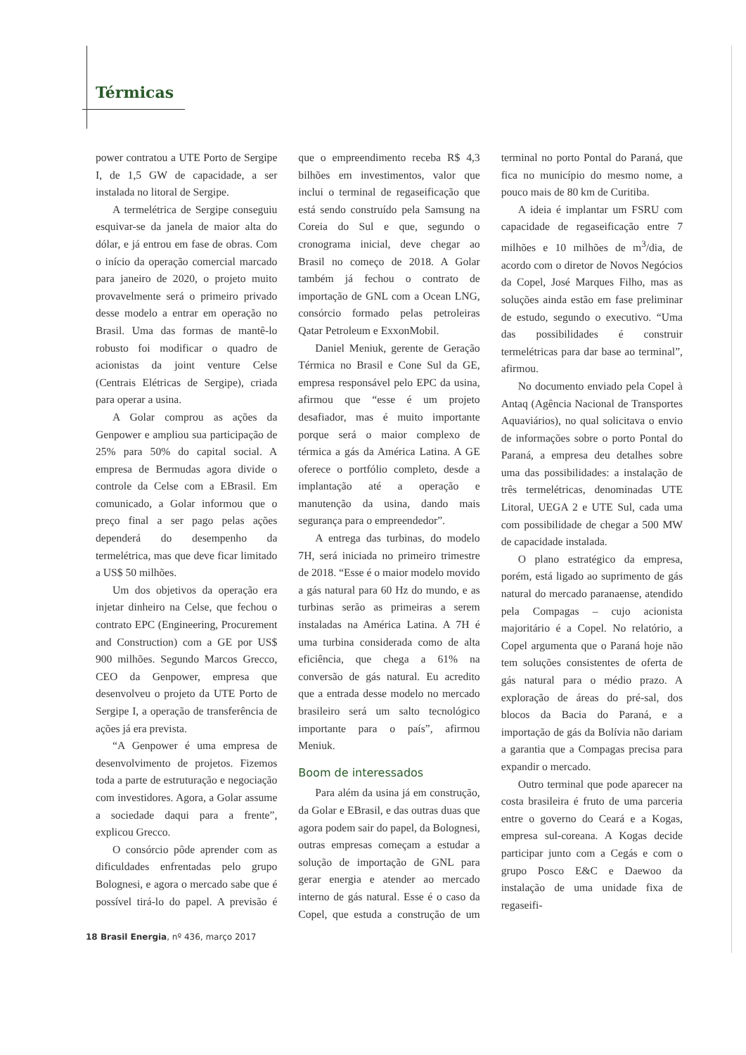Térmicas
power contratou a UTE Porto de Sergipe I, de 1,5 GW de capacidade, a ser instalada no litoral de Sergipe.
A termelétrica de Sergipe conseguiu esquivar-se da janela de maior alta do dólar, e já entrou em fase de obras. Com o início da operação comercial marcado para janeiro de 2020, o projeto muito provavelmente será o primeiro privado desse modelo a entrar em operação no Brasil. Uma das formas de mantê-lo robusto foi modificar o quadro de acionistas da joint venture Celse (Centrais Elétricas de Sergipe), criada para operar a usina.
A Golar comprou as ações da Genpower e ampliou sua participação de 25% para 50% do capital social. A empresa de Bermudas agora divide o controle da Celse com a EBrasil. Em comunicado, a Golar informou que o preço final a ser pago pelas ações dependerá do desempenho da termelétrica, mas que deve ficar limitado a US$ 50 milhões.
Um dos objetivos da operação era injetar dinheiro na Celse, que fechou o contrato EPC (Engineering, Procurement and Construction) com a GE por US$ 900 milhões. Segundo Marcos Grecco, CEO da Genpower, empresa que desenvolveu o projeto da UTE Porto de Sergipe I, a operação de transferência de ações já era prevista.
“A Genpower é uma empresa de desenvolvimento de projetos. Fizemos toda a parte de estruturação e negociação com investidores. Agora, a Golar assume a sociedade daqui para a frente”, explicou Grecco.
O consórcio pôde aprender com as dificuldades enfrentadas pelo grupo Bolognesi, e agora o mercado sabe que é possível tirá-lo do papel. A previsão é que o empreendimento receba R$ 4,3 bilhões em investimentos, valor que inclui o terminal de regaseificação que está sendo construído pela Samsung na Coreia do Sul e que, segundo o cronograma inicial, deve chegar ao Brasil no começo de 2018. A Golar também já fechou o contrato de importação de GNL com a Ocean LNG, consórcio formado pelas petroleiras Qatar Petroleum e ExxonMobil.
Daniel Meniuk, gerente de Geração Térmica no Brasil e Cone Sul da GE, empresa responsável pelo EPC da usina, afirmou que “esse é um projeto desafiador, mas é muito importante porque será o maior complexo de térmica a gás da América Latina. A GE oferece o portfólio completo, desde a implantação até a operação e manutenção da usina, dando mais segurança para o empreendedor”.
A entrega das turbinas, do modelo 7H, será iniciada no primeiro trimestre de 2018. “Esse é o maior modelo movido a gás natural para 60 Hz do mundo, e as turbinas serão as primeiras a serem instaladas na América Latina. A 7H é uma turbina considerada como de alta eficiência, que chega a 61% na conversão de gás natural. Eu acredito que a entrada desse modelo no mercado brasileiro será um salto tecnológico importante para o país”, afirmou Meniuk.
Boom de interessados
Para além da usina já em construção, da Golar e EBrasil, e das outras duas que agora podem sair do papel, da Bolognesi, outras empresas começam a estudar a solução de importação de GNL para gerar energia e atender ao mercado interno de gás natural. Esse é o caso da Copel, que estuda a construção de um terminal no porto Pontal do Paraná, que fica no município do mesmo nome, a pouco mais de 80 km de Curitiba.
A ideia é implantar um FSRU com capacidade de regaseificação entre 7 milhões e 10 milhões de m<sup>3</sup>/dia, de acordo com o diretor de Novos Negócios da Copel, José Marques Filho, mas as soluções ainda estão em fase preliminar de estudo, segundo o executivo. “Uma das possibilidades é construir termelétricas para dar base ao terminal”, afirmou.
No documento enviado pela Copel à Antaq (Agência Nacional de Transportes Aquaviários), no qual solicitava o envio de informações sobre o porto Pontal do Paraná, a empresa deu detalhes sobre uma das possibilidades: a instalação de três termelétricas, denominadas UTE Litoral, UEGA 2 e UTE Sul, cada uma com possibilidade de chegar a 500 MW de capacidade instalada.
O plano estratégico da empresa, porém, está ligado ao suprimento de gás natural do mercado paranaense, atendido pela Compagas – cujo acionista majoritário é a Copel. No relatório, a Copel argumenta que o Paraná hoje não tem soluções consistentes de oferta de gás natural para o médio prazo. A exploração de áreas do pré-sal, dos blocos da Bacia do Paraná, e a importação de gás da Bolívia não dariam a garantia que a Compagas precisa para expandir o mercado.
Outro terminal que pode aparecer na costa brasileira é fruto de uma parceria entre o governo do Ceará e a Kogas, empresa sul-coreana. A Kogas decide participar junto com a Cegás e com o grupo Posco E&C e Daewoo da instalação de uma unidade fixa de regaseifi-
18 Brasil Energia, nº 436, março 2017